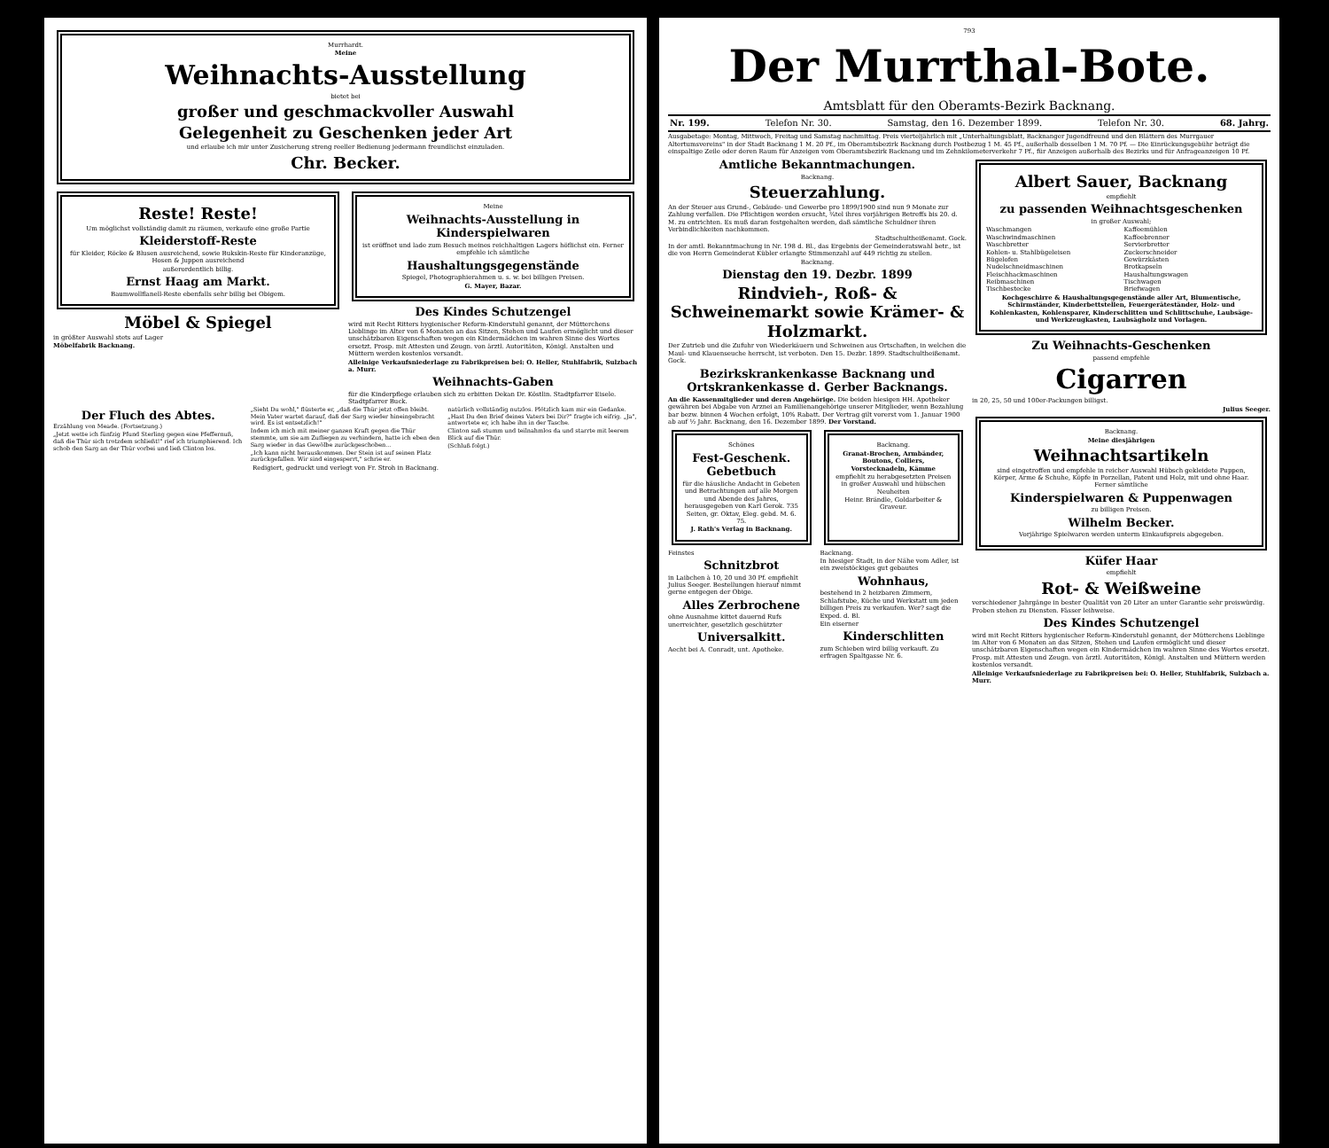Murrhardt.
Meine
Weihnachts-Ausstellung
bietet bei
großer und geschmackvoller Auswahl
Gelegenheit zu Geschenken jeder Art
und erlaube ich mir unter Zusicherung streng reeller Bedienung jedermann freundlichst einzuladen.
Chr. Becker.
Reste! Reste!
Um möglichst vollständig damit zu räumen, verkaufe eine große Partie
Kleiderstoff-Reste
für Kleider, Röcke & Blusen ausreichend, sowie Bukskin-Reste für Kinderanzüge, Hosen & Juppen ausreichend
außerordentlich billig.
Ernst Haag am Markt.
Baumwollflanell-Reste ebenfalls sehr billig bei Obigem.
Möbel & Spiegel
in größter Auswahl stets auf Lager
Möbelfabrik Backnang.
Meine
Weihnachts-Ausstellung in Kinderspielwaren
ist eröffnet und lade zum Besuch meines reichhaltigen Lagers höflichst ein. Ferner empfehle ich sämtliche
Haushaltungsgegenstände
Spiegel, Photographierahmen u. s. w. bei billigen Preisen.
G. Mayer, Bazar.
Des Kindes Schutzengel
wird mit Recht Ritters hygienischer Reform-Kinderstuhl genannt, der Mütterchens Lieblinge im Alter von 6 Monaten an das Sitzen, Stehen und Laufen ermöglicht und dieser unschätzbaren Eigenschaften wegen ein Kindermädchen im wahren Sinne des Wortes ersetzt. Prosp. mit Attesten und Zeugn. von ärztl. Autoritäten, Königl. Anstalten und Müttern werden kostenlos versandt.
Alleinige Verkaufsniederlage zu Fabrikpreisen bei: O. Heller, Stuhlfabrik, Sulzbach a. Murr.
Weihnachts-Gaben
für die Kinderpflege erlauben sich zu erbitten Dekan Dr. Köstlin. Stadtpfarrer Eisele. Stadtpfarrer Buck.
Der Fluch des Abtes.
Erzählung von Meade. (Fortsetzung.)
„Jetzt wette ich fünfzig Pfund Sterling gegen eine Pfeffernuß, daß die Thür sich trotzdem schließt!" rief ich triumphierend. Ich schob den Sarg an der Thür vorbei und ließ Clinton los.
„Sieht Du wohl," flüsterte er, „daß die Thür jetzt offen bleibt. Mein Vater wartet darauf, daß der Sarg wieder hineingebracht wird. Es ist entsetzlich!"
Indem ich mich mit meiner ganzen Kraft gegen die Thür stemmte, um sie am Zufliegen zu verhindern, hatte ich eben den Sarg wieder in das Gewölbe zurückgeschoben...
„Ich kann nicht herauskommen. Der Stein ist auf seinen Platz zurückgefallen. Wir sind eingesperrt," schrie er.
natürlich vollständig nutzlos. Plötzlich kam mir ein Gedanke. „Hast Du den Brief deines Vaters bei Dir?" fragte ich eifrig. „Ja", antwortete er, ich habe ihn in der Tasche.
Clinton saß stumm und teilnahmlos da und starrte mit leerem Blick auf die Thür.
(Schluß folgt.)
Redigiert, gedruckt und verlegt von Fr. Stroh in Backnang.
793
Der Murrthal-Bote.
Amtsblatt für den Oberamts-Bezirk Backnang.
Nr. 199. Telefon Nr. 30. Samstag, den 16. Dezember 1899. Telefon Nr. 30. 68. Jahrg.
Ausgabetage: Montag, Mittwoch, Freitag und Samstag nachmittag. Preis vierteljährlich mit „Unterhaltungsblatt, Backnanger Jugendfreund und den Blättern des Murrgauer Altertumsvereins" in der Stadt Backnang 1 M. 20 Pf., im Oberamtsbezirk Backnang durch Postbezug 1 M. 45 Pf., außerhalb desselben 1 M. 70 Pf. — Die Einrückungsgebühr beträgt die einspaltige Zeile oder deren Raum für Anzeigen vom Oberamtsbezirk Backnang und im Zehnkilometerverkehr 7 Pf., für Anzeigen außerhalb des Bezirks und für Anfrageanzeigen 10 Pf.
Amtliche Bekanntmachungen.
Backnang.
Steuerzahlung.
An der Steuer aus Grund-, Gebäude- und Gewerbe pro 1899/1900 sind nun 9 Monate zur Zahlung verfallen. Die Pflichtigen werden ersucht, ¾tel ihres vorjährigen Betreffs bis 20. d. M. zu entrichten. Es muß daran festgehalten werden, daß sämtliche Schuldner ihren Verbindlichkeiten nachkommen.
Stadtschultheißenamt. Gock.
In der amtl. Bekanntmachung in Nr. 198 d. Bl., das Ergebnis der Gemeinderatswahl betr., ist die von Herrn Gemeinderat Kübler erlangte Stimmenzahl auf 449 richtig zu stellen.
Backnang.
Dienstag den 19. Dezbr. 1899
Rindvieh-, Roß- & Schweinemarkt sowie Krämer- & Holzmarkt.
Der Zutrieb und die Zufuhr von Wiederkäuern und Schweinen aus Ortschaften, in welchen die Maul- und Klauenseuche herrscht, ist verboten. Den 15. Dezbr. 1899. Stadtschultheißenamt. Gock.
Bezirkskrankenkasse Backnang und Ortskrankenkasse d. Gerber Backnangs.
An die Kassenmitglieder und deren Angehörige. Die beiden hiesigen HH. Apotheker gewähren bei Abgabe von Arznei an Familienangehörige unserer Mitglieder, wenn Bezahlung bar bezw. binnen 4 Wochen erfolgt, 10% Rabatt. Der Vertrag gilt vorerst vom 1. Januar 1900 ab auf ½ Jahr. Backnang, den 16. Dezember 1899. Der Vorstand.
Schönes
Fest-Geschenk. Gebetbuch
für die häusliche Andacht in Gebeten und Betrachtungen auf alle Morgen und Abende des Jahres, herausgegeben von Karl Gerok. 735 Seiten, gr. Oktav, Eleg. gebd. M. 6. 75.
J. Rath's Verlag in Backnang.
Backnang.
Granat-Brochen, Armbänder, Boutons, Colliers, Vorstecknadeln, Kämme
empfiehlt zu herabgesetzten Preisen in großer Auswahl und hübschen Neuheiten
Heinr. Brändle, Goldarbeiter & Graveur.
Feinstes
Schnitzbrot
in Laibchen à 10, 20 und 30 Pf. empfiehlt Julius Seeger. Bestellungen hierauf nimmt gerne entgegen der Obige.
Alles Zerbrochene
ohne Ausnahme kittet dauernd Rufs unerreichter, gesetzlich geschützter
Universalkitt.
Aecht bei A. Conradt, unt. Apotheke.
Backnang.
In hiesiger Stadt, in der Nähe vom Adler, ist ein zweistöckiges gut gebautes
Wohnhaus,
bestehend in 2 heizbaren Zimmern, Schlafstube, Küche und Werkstatt um jeden billigen Preis zu verkaufen. Wer? sagt die Exped. d. Bl.
Ein eiserner
Kinderschlitten
zum Schieben wird billig verkauft. Zu erfragen Spaltgasse Nr. 6.
Albert Sauer, Backnang
empfiehlt
zu passenden Weihnachtsgeschenken
in großer Auswahl;
Waschmangen
Waschwindmaschinen
Waschbretter
Kohlen- u. Stahlbügeleisen
Bügelofen
Nudelschneidmaschinen
Fleischhackmaschinen
Reibmaschinen
Tischbestecke
Kaffeemühlen
Kaffeebrenner
Servierbretter
Zuckerschneider
Gewürzkästen
Brotkapseln
Haushaltungswagen
Tischwagen
Briefwagen
Kochgeschirre & Haushaltungsgegenstände aller Art, Blumentische, Schirmständer, Kinderbettstellen, Feuergeräteständer, Holz- und Kohlenkasten, Kohlensparer, Kinderschlitten und Schlittschuhe, Laubsäge- und Werkzeugkasten, Laubsägholz und Vorlagen.
Zu Weihnachts-Geschenken
passend empfehle
Cigarren
in 20, 25, 50 und 100er-Packungen billigst.
Julius Seeger.
Backnang.
Meine diesjährigen
Weihnachtsartikeln
sind eingetroffen und empfehle in reicher Auswahl Hübsch gekleidete Puppen, Körper, Arme & Schuhe, Köpfe in Porzellan, Patent und Holz, mit und ohne Haar. Ferner sämtliche
Kinderspielwaren & Puppenwagen
zu billigen Preisen.
Wilhelm Becker.
Vorjährige Spielwaren werden unterm Einkaufspreis abgegeben.
Küfer Haar
empfiehlt
Rot- & Weißweine
verschiedener Jahrgänge in bester Qualität von 20 Liter an unter Garantie sehr preiswürdig. Proben stehen zu Diensten. Fässer leihweise.
Des Kindes Schutzengel
wird mit Recht Ritters hygienischer Reform-Kinderstuhl genannt, der Mütterchens Lieblinge im Alter von 6 Monaten an das Sitzen, Stehen und Laufen ermöglicht und dieser unschätzbaren Eigenschaften wegen ein Kindermädchen im wahren Sinne des Wortes ersetzt. Prosp. mit Attesten und Zeugn. von ärztl. Autoritäten, Königl. Anstalten und Müttern werden kostenlos versandt.
Alleinige Verkaufsniederlage zu Fabrikpreisen bei: O. Heller, Stuhlfabrik, Sulzbach a. Murr.